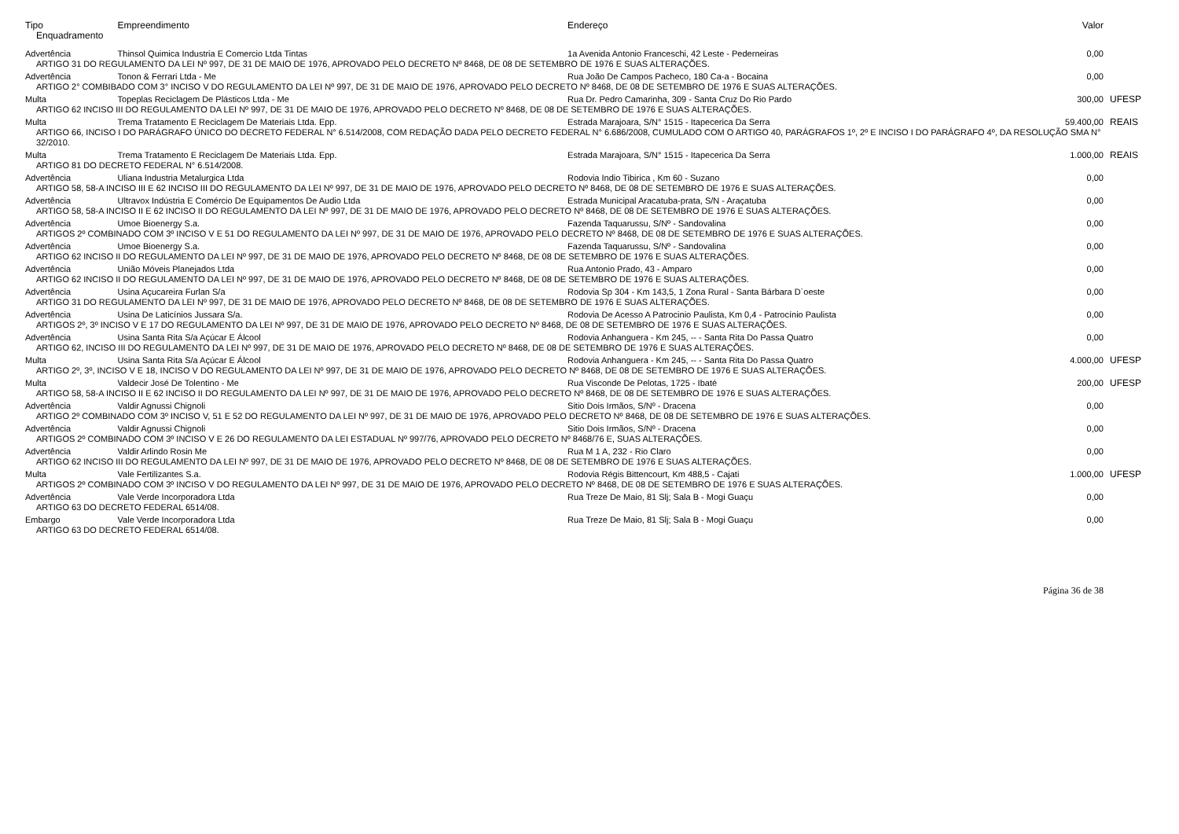| Tipo | Empreendimento | Endereço | Valor | |
| --- | --- | --- | --- | --- |
| Enquadramento | | | | |
| Advertência | Thinsol Quimica Industria E Comercio Ltda Tintas | 1a Avenida Antonio Franceschi, 42 Leste - Pederneiras | 0,00 | |
| ARTIGO 31 DO REGULAMENTO DA LEI Nº 997, DE 31 DE MAIO DE 1976, APROVADO PELO DECRETO Nº 8468, DE 08 DE SETEMBRO DE 1976 E SUAS ALTERAÇÕES. | | | | |
| Advertência | Tonon & Ferrari Ltda - Me | Rua João De Campos Pacheco, 180 Ca-a - Bocaina | 0,00 | |
| ARTIGO 2° COMBIBADO COM 3° INCISO V DO REGULAMENTO DA LEI Nº 997, DE 31 DE MAIO DE 1976, APROVADO PELO DECRETO Nº 8468, DE 08 DE SETEMBRO DE 1976 E SUAS ALTERAÇÕES. | | | | |
| Multa | Topeplas Reciclagem De Plásticos Ltda - Me | Rua Dr. Pedro Camarinha, 309 - Santa Cruz Do Rio Pardo | 300,00 | UFESP |
| ARTIGO 62 INCISO III DO REGULAMENTO DA LEI Nº 997, DE 31 DE MAIO DE 1976, APROVADO PELO DECRETO Nº 8468, DE 08 DE SETEMBRO DE 1976 E SUAS ALTERAÇÕES. | | | | |
| Multa | Trema Tratamento E Reciclagem De Materiais Ltda. Epp. | Estrada Marajoara, S/N° 1515 - Itapecerica Da Serra | 59.400,00 | REAIS |
| ARTIGO 66, INCISO I DO PARÁGRAFO ÚNICO DO DECRETO FEDERAL N° 6.514/2008, COM REDAÇÃO DADA PELO DECRETO FEDERAL N° 6.686/2008, CUMULADO COM O ARTIGO 40, PARÁGRAFOS 1º, 2º E INCISO I DO PARÁGRAFO 4º, DA RESOLUÇÃO SMA N° 32/2010. | | | | |
| Multa | Trema Tratamento E Reciclagem De Materiais Ltda. Epp. | Estrada Marajoara, S/N° 1515 - Itapecerica Da Serra | 1.000,00 | REAIS |
| ARTIGO 81 DO DECRETO FEDERAL N° 6.514/2008. | | | | |
| Advertência | Uliana Industria Metalurgica Ltda | Rodovia Indio Tibirica , Km 60 - Suzano | 0,00 | |
| ARTIGO 58, 58-A INCISO III E 62 INCISO III DO REGULAMENTO DA LEI Nº 997, DE 31 DE MAIO DE 1976, APROVADO PELO DECRETO Nº 8468, DE 08 DE SETEMBRO DE 1976 E SUAS ALTERAÇÕES. | | | | |
| Advertência | Ultravox Indústria E Comércio De Equipamentos De Audio Ltda | Estrada Municipal Aracatuba-prata, S/N - Araçatuba | 0,00 | |
| ARTIGO 58, 58-A INCISO II E 62 INCISO II DO REGULAMENTO DA LEI Nº 997, DE 31 DE MAIO DE 1976, APROVADO PELO DECRETO Nº 8468, DE 08 DE SETEMBRO DE 1976 E SUAS ALTERAÇÕES. | | | | |
| Advertência | Umoe Bioenergy S.a. | Fazenda Taquarussu, S/Nº - Sandovalina | 0,00 | |
| ARTIGOS 2º COMBINADO COM 3º INCISO V E 51 DO REGULAMENTO DA LEI Nº 997, DE 31 DE MAIO DE 1976, APROVADO PELO DECRETO Nº 8468, DE 08 DE SETEMBRO DE 1976 E SUAS ALTERAÇÕES. | | | | |
| Advertência | Umoe Bioenergy S.a. | Fazenda Taquarussu, S/Nº - Sandovalina | 0,00 | |
| ARTIGO 62 INCISO II DO REGULAMENTO DA LEI Nº 997, DE 31 DE MAIO DE 1976, APROVADO PELO DECRETO Nº 8468, DE 08 DE SETEMBRO DE 1976 E SUAS ALTERAÇÕES. | | | | |
| Advertência | União Móveis Planejados Ltda | Rua Antonio Prado, 43 - Amparo | 0,00 | |
| ARTIGO 62 INCISO II DO REGULAMENTO DA LEI Nº 997, DE 31 DE MAIO DE 1976, APROVADO PELO DECRETO Nº 8468, DE 08 DE SETEMBRO DE 1976 E SUAS ALTERAÇÕES. | | | | |
| Advertência | Usina Açucareira Furlan S/a | Rodovia Sp 304 - Km 143,5, 1 Zona Rural - Santa Bárbara D´oeste | 0,00 | |
| ARTIGO 31 DO REGULAMENTO DA LEI Nº 997, DE 31 DE MAIO DE 1976, APROVADO PELO DECRETO Nº 8468, DE 08 DE SETEMBRO DE 1976 E SUAS ALTERAÇÕES. | | | | |
| Advertência | Usina De Laticínios Jussara S/a. | Rodovia De Acesso A Patrocinio Paulista, Km 0,4 - Patrocínio Paulista | 0,00 | |
| ARTIGOS 2º, 3º INCISO V E 17 DO REGULAMENTO DA LEI Nº 997, DE 31 DE MAIO DE 1976, APROVADO PELO DECRETO Nº 8468, DE 08 DE SETEMBRO DE 1976 E SUAS ALTERAÇÕES. | | | | |
| Advertência | Usina Santa Rita S/a Açúcar E Álcool | Rodovia Anhanguera - Km 245, -- - Santa Rita Do Passa Quatro | 0,00 | |
| ARTIGO 62, INCISO III DO REGULAMENTO DA LEI Nº 997, DE 31 DE MAIO DE 1976, APROVADO PELO DECRETO Nº 8468, DE 08 DE SETEMBRO DE 1976 E SUAS ALTERAÇÕES. | | | | |
| Multa | Usina Santa Rita S/a Açúcar E Álcool | Rodovia Anhanguera - Km 245, -- - Santa Rita Do Passa Quatro | 4.000,00 | UFESP |
| ARTIGO 2º, 3º, INCISO V E 18, INCISO V DO REGULAMENTO DA LEI Nº 997, DE 31 DE MAIO DE 1976, APROVADO PELO DECRETO Nº 8468, DE 08 DE SETEMBRO DE 1976 E SUAS ALTERAÇÕES. | | | | |
| Multa | Valdecir José De Tolentino - Me | Rua Visconde De Pelotas, 1725 - Ibaté | 200,00 | UFESP |
| ARTIGO 58, 58-A INCISO II E 62 INCISO II DO REGULAMENTO DA LEI Nº 997, DE 31 DE MAIO DE 1976, APROVADO PELO DECRETO Nº 8468, DE 08 DE SETEMBRO DE 1976 E SUAS ALTERAÇÕES. | | | | |
| Advertência | Valdir Agnussi Chignoli | Sitio Dois Irmãos, S/Nº - Dracena | 0,00 | |
| ARTIGO 2º COMBINADO COM 3º INCISO V, 51 E 52 DO REGULAMENTO DA LEI Nº 997, DE 31 DE MAIO DE 1976, APROVADO PELO DECRETO Nº 8468, DE 08 DE SETEMBRO DE 1976 E SUAS ALTERAÇÕES. | | | | |
| Advertência | Valdir Agnussi Chignoli | Sitio Dois Irmãos, S/Nº - Dracena | 0,00 | |
| ARTIGOS 2º COMBINADO COM 3º INCISO V E 26 DO REGULAMENTO DA LEI ESTADUAL Nº 997/76, APROVADO PELO DECRETO Nº 8468/76 E, SUAS ALTERAÇÕES. | | | | |
| Advertência | Valdir Arlindo Rosin Me | Rua M 1 A, 232 - Rio Claro | 0,00 | |
| ARTIGO 62 INCISO III DO REGULAMENTO DA LEI Nº 997, DE 31 DE MAIO DE 1976, APROVADO PELO DECRETO Nº 8468, DE 08 DE SETEMBRO DE 1976 E SUAS ALTERAÇÕES. | | | | |
| Multa | Vale Fertilizantes S.a. | Rodovia Régis Bittencourt, Km 488,5 - Cajati | 1.000,00 | UFESP |
| ARTIGOS 2º COMBINADO COM 3º INCISO V DO REGULAMENTO DA LEI Nº 997, DE 31 DE MAIO DE 1976, APROVADO PELO DECRETO Nº 8468, DE 08 DE SETEMBRO DE 1976 E SUAS ALTERAÇÕES. | | | | |
| Advertência | Vale Verde Incorporadora Ltda | Rua Treze De Maio, 81 Slj; Sala B - Mogi Guaçu | 0,00 | |
| ARTIGO 63 DO DECRETO FEDERAL 6514/08. | | | | |
| Embargo | Vale Verde Incorporadora Ltda | Rua Treze De Maio, 81 Slj; Sala B - Mogi Guaçu | 0,00 | |
| ARTIGO 63 DO DECRETO FEDERAL 6514/08. | | | | |
Página 36 de 38